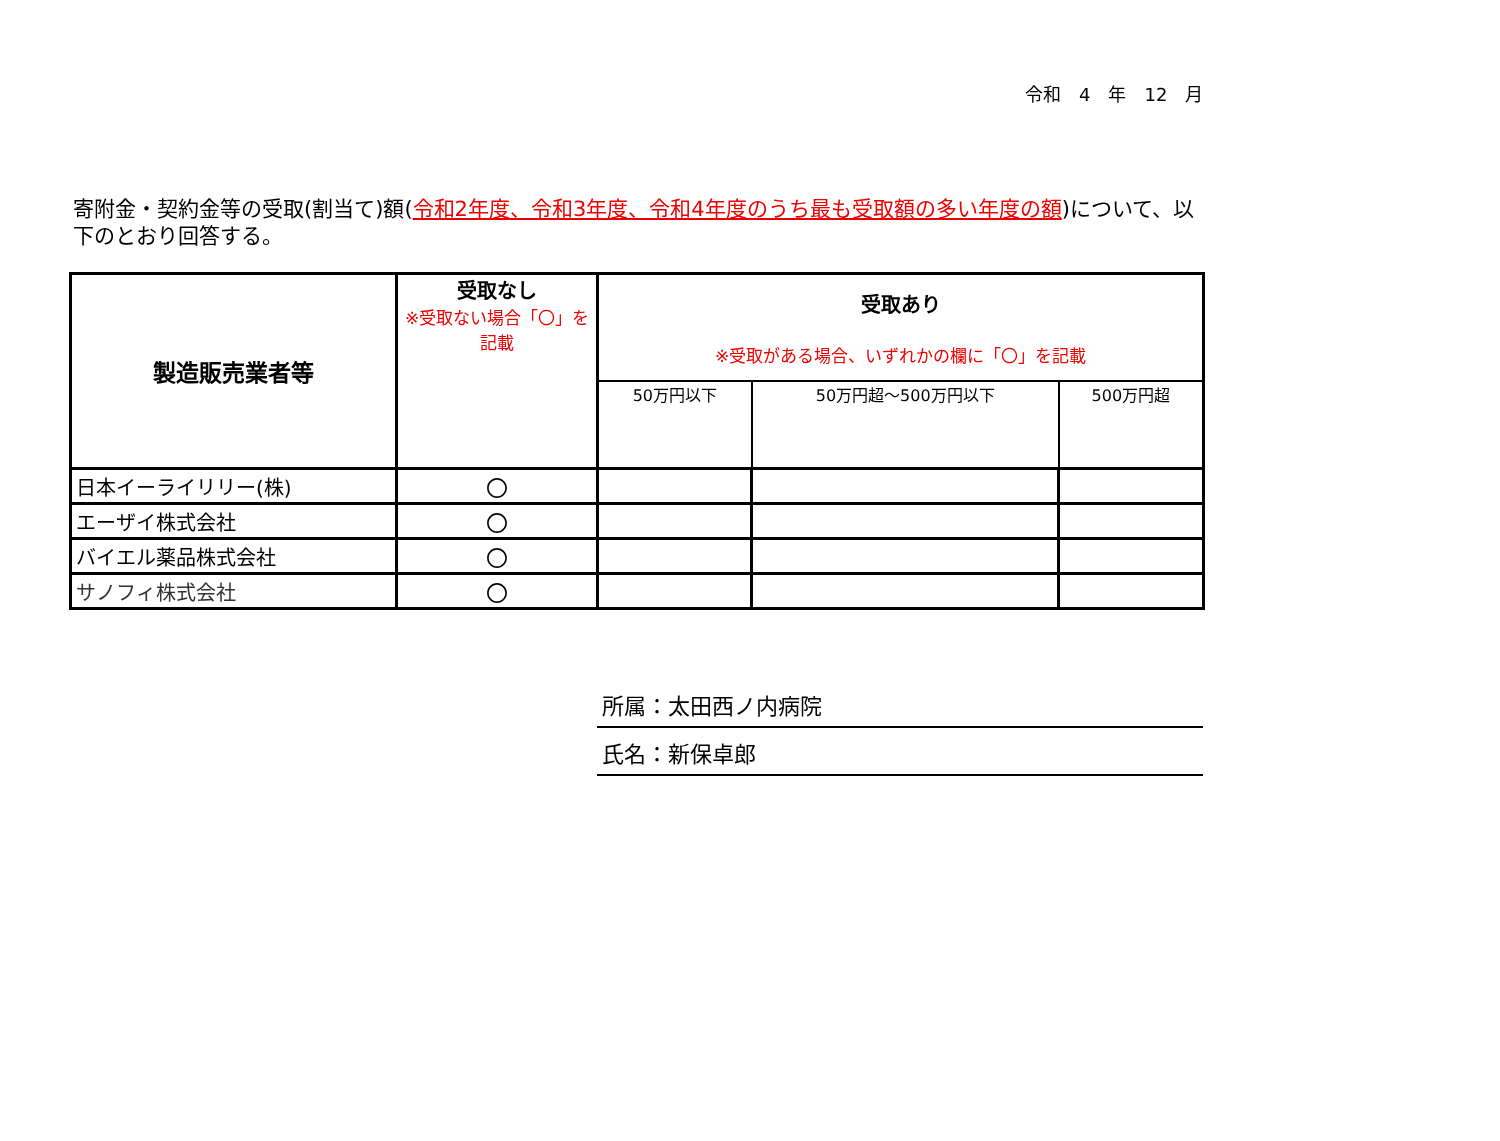令和　4　年　12　月
寄附金・契約金等の受取(割当て)額(令和2年度、令和3年度、令和4年度のうち最も受取額の多い年度の額)について、以下のとおり回答する。
| 製造販売業者等 | 受取なし ※受取ない場合「〇」を記載 | 受取あり ※受取がある場合、いずれかの欄に「〇」を記載 | | |
| --- | --- | --- | --- | --- |
| | | 50万円以下 | 50万円超～500万円以下 | 500万円超 |
| 日本イーライリリー(株) | 〇 | | | |
| エーザイ株式会社 | 〇 | | | |
| バイエル薬品株式会社 | 〇 | | | |
| サノフィ株式会社 | 〇 | | | |
所属：太田西ノ内病院
氏名：新保卓郎